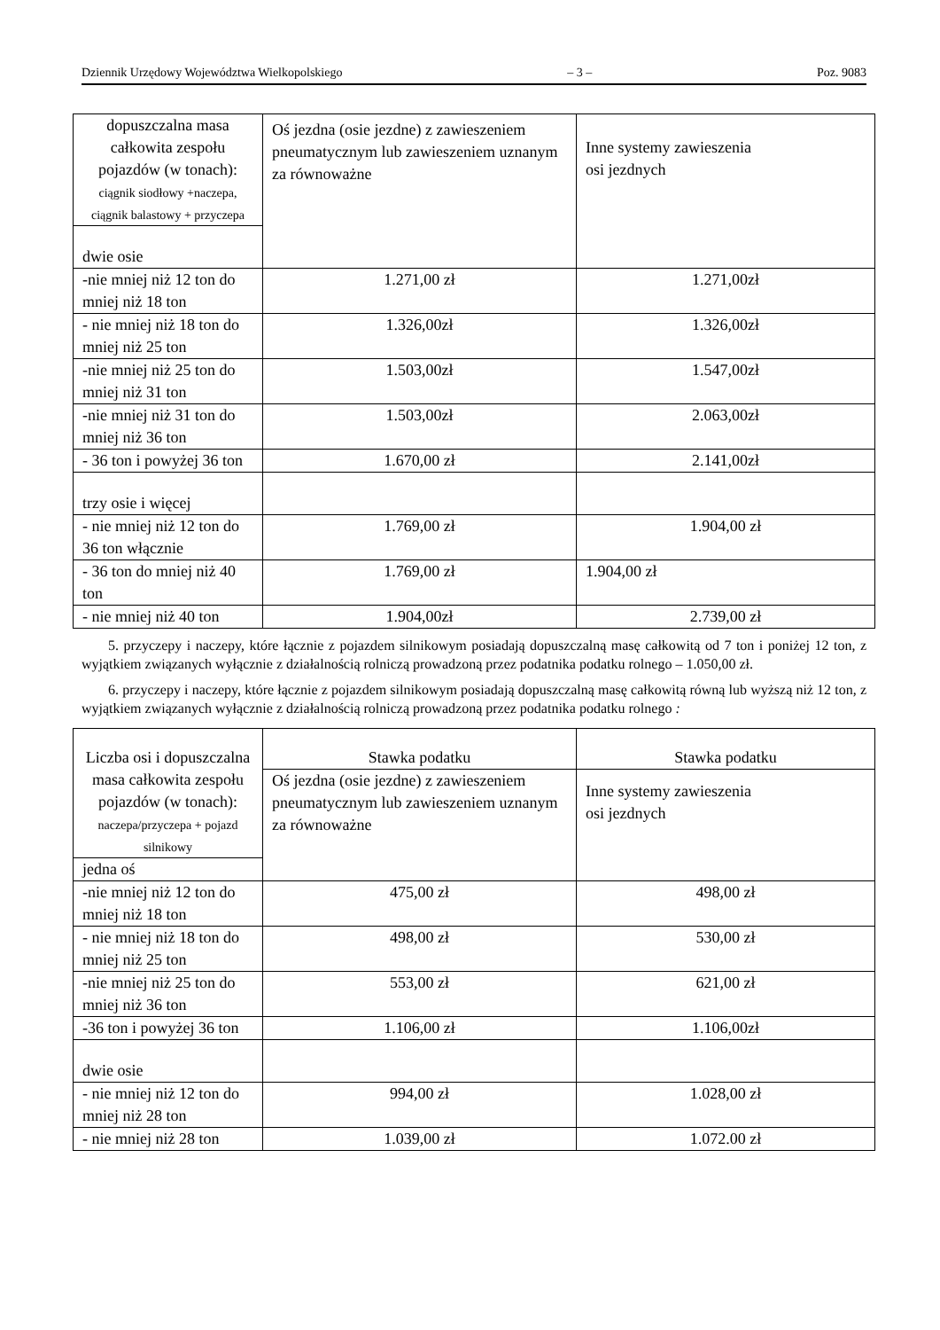Dziennik Urzędowy Województwa Wielkopolskiego – 3 – Poz. 9083
| dopuszczalna masa całkowita zespołu pojazdów (w tonach): ciągnik siodłowy +naczepa, ciągnik balastowy + przyczepa | Oś jezdna (osie jezdne) z zawieszeniem pneumatycznym lub zawieszeniem uznanym za równoważne | Inne systemy zawieszenia osi jezdnych |
| dwie osie | | |
| -nie mniej niż 12 ton do mniej niż 18 ton | 1.271,00 zł | 1.271,00zł |
| - nie mniej niż 18 ton do mniej niż 25 ton | 1.326,00zł | 1.326,00zł |
| -nie mniej niż 25 ton do mniej niż 31 ton | 1.503,00zł | 1.547,00zł |
| -nie mniej niż 31 ton do mniej niż 36 ton | 1.503,00zł | 2.063,00zł |
| - 36 ton i powyżej 36 ton | 1.670,00 zł | 2.141,00zł |
| trzy osie i więcej | | |
| - nie mniej niż 12 ton do 36 ton włącznie | 1.769,00 zł | 1.904,00 zł |
| - 36 ton do mniej niż 40 ton | 1.769,00 zł | 1.904,00 zł |
| - nie mniej niż 40 ton | 1.904,00zł | 2.739,00 zł |
5. przyczepy i naczepy, które łącznie z pojazdem silnikowym posiadają dopuszczalną masę całkowitą od 7 ton i poniżej 12 ton, z wyjątkiem związanych wyłącznie z działalnością rolniczą prowadzoną przez podatnika podatku rolnego – 1.050,00 zł.
6. przyczepy i naczepy, które łącznie z pojazdem silnikowym posiadają dopuszczalną masę całkowitą równą lub wyższą niż 12 ton, z wyjątkiem związanych wyłącznie z działalnością rolniczą prowadzoną przez podatnika podatku rolnego :
| Liczba osi i dopuszczalna masa całkowita zespołu pojazdów (w tonach): naczepa/przyczepa + pojazd silnikowy | Stawka podatku | Stawka podatku |
| | Oś jezdna (osie jezdne) z zawieszeniem pneumatycznym lub zawieszeniem uznanym za równoważne | Inne systemy zawieszenia osi jezdnych |
| jedna oś | | |
| -nie mniej niż 12 ton do mniej niż 18 ton | 475,00 zł | 498,00 zł |
| - nie mniej niż 18 ton do mniej niż 25 ton | 498,00 zł | 530,00 zł |
| -nie mniej niż 25 ton do mniej niż 36 ton | 553,00 zł | 621,00 zł |
| -36 ton i powyżej 36 ton | 1.106,00 zł | 1.106,00zł |
| dwie osie | | |
| - nie mniej niż 12 ton do mniej niż 28 ton | 994,00 zł | 1.028,00 zł |
| - nie mniej niż 28 ton | 1.039,00 zł | 1.072.00 zł |